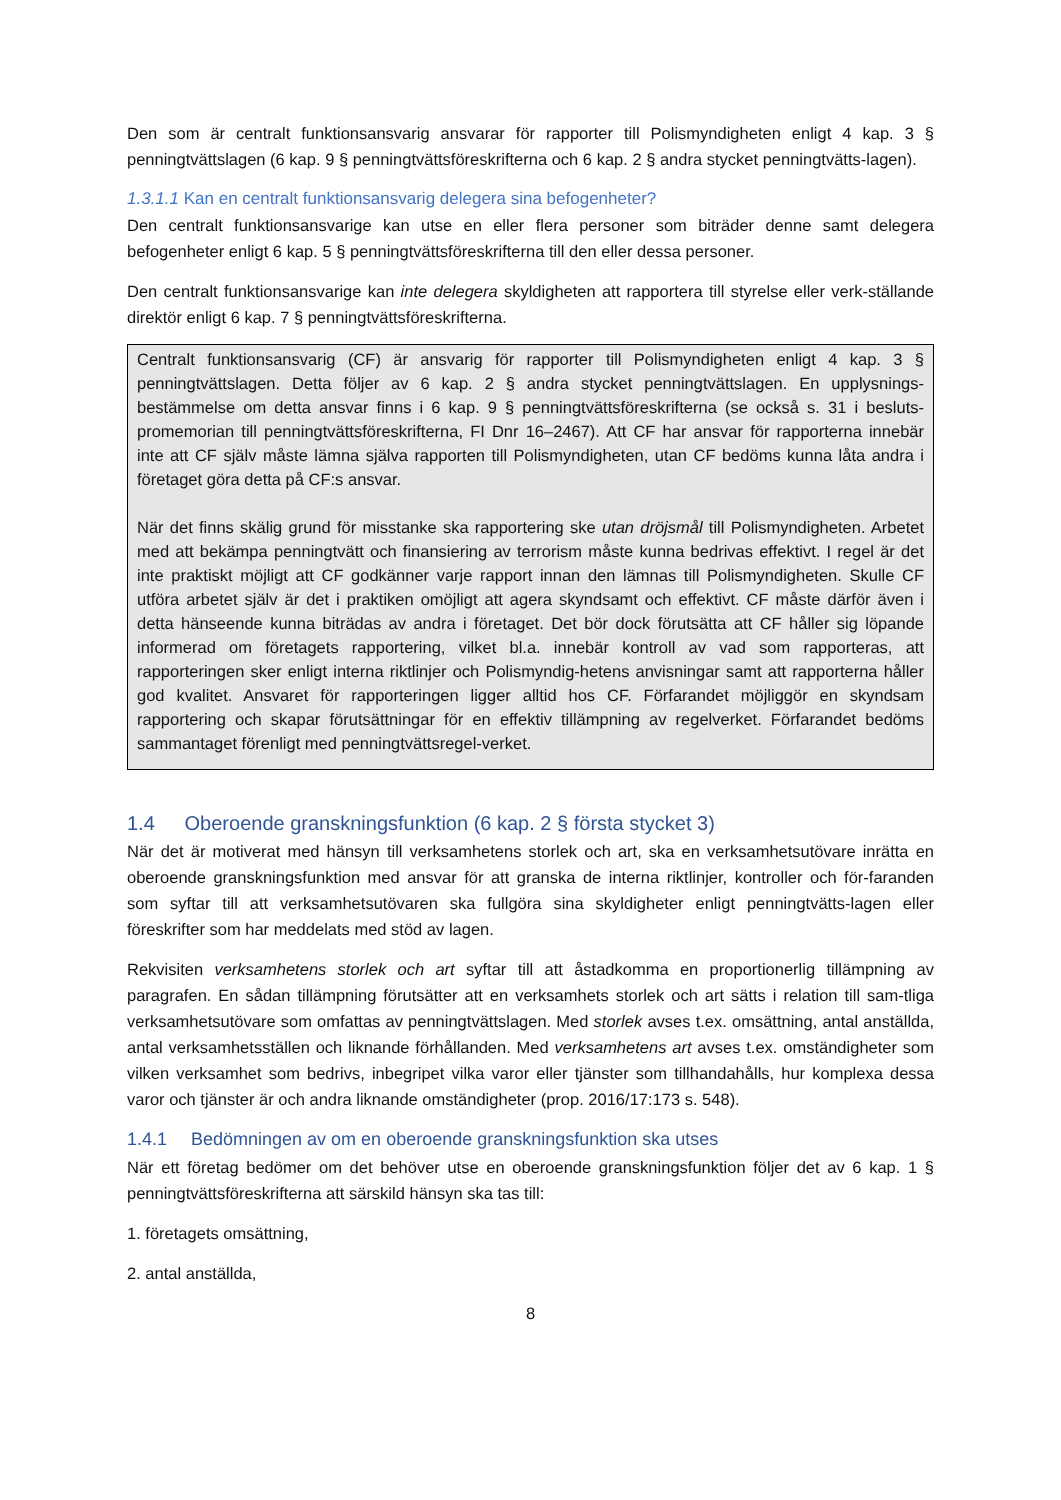Den som är centralt funktionsansvarig ansvarar för rapporter till Polismyndigheten enligt 4 kap. 3 § penningtvättslagen (6 kap. 9 § penningtvättsföreskrifterna och 6 kap. 2 § andra stycket penningtvätts-lagen).
1.3.1.1 Kan en centralt funktionsansvarig delegera sina befogenheter?
Den centralt funktionsansvarige kan utse en eller flera personer som biträder denne samt delegera befogenheter enligt 6 kap. 5 § penningtvättsföreskrifterna till den eller dessa personer.
Den centralt funktionsansvarige kan inte delegera skyldigheten att rapportera till styrelse eller verk-ställande direktör enligt 6 kap. 7 § penningtvättsföreskrifterna.
Centralt funktionsansvarig (CF) är ansvarig för rapporter till Polismyndigheten enligt 4 kap. 3 § penningtvättslagen. Detta följer av 6 kap. 2 § andra stycket penningtvättslagen. En upplysnings-bestämmelse om detta ansvar finns i 6 kap. 9 § penningtvättsföreskrifterna (se också s. 31 i besluts-promemorian till penningtvättsföreskrifterna, FI Dnr 16–2467). Att CF har ansvar för rapporterna innebär inte att CF själv måste lämna själva rapporten till Polismyndigheten, utan CF bedöms kunna låta andra i företaget göra detta på CF:s ansvar.
När det finns skälig grund för misstanke ska rapportering ske utan dröjsmål till Polismyndigheten. Arbetet med att bekämpa penningtvätt och finansiering av terrorism måste kunna bedrivas effektivt. I regel är det inte praktiskt möjligt att CF godkänner varje rapport innan den lämnas till Polismyndigheten. Skulle CF utföra arbetet själv är det i praktiken omöjligt att agera skyndsamt och effektivt. CF måste därför även i detta hänseende kunna biträdas av andra i företaget. Det bör dock förutsätta att CF håller sig löpande informerad om företagets rapportering, vilket bl.a. innebär kontroll av vad som rapporteras, att rapporteringen sker enligt interna riktlinjer och Polismyndig-hetens anvisningar samt att rapporterna håller god kvalitet. Ansvaret för rapporteringen ligger alltid hos CF. Förfarandet möjliggör en skyndsam rapportering och skapar förutsättningar för en effektiv tillämpning av regelverket. Förfarandet bedöms sammantaget förenligt med penningtvättsregel-verket.
1.4 Oberoende granskningsfunktion (6 kap. 2 § första stycket 3)
När det är motiverat med hänsyn till verksamhetens storlek och art, ska en verksamhetsutövare inrätta en oberoende granskningsfunktion med ansvar för att granska de interna riktlinjer, kontroller och för-faranden som syftar till att verksamhetsutövaren ska fullgöra sina skyldigheter enligt penningtvätts-lagen eller föreskrifter som har meddelats med stöd av lagen.
Rekvisiten verksamhetens storlek och art syftar till att åstadkomma en proportionerlig tillämpning av paragrafen. En sådan tillämpning förutsätter att en verksamhets storlek och art sätts i relation till sam-tliga verksamhetsutövare som omfattas av penningtvättslagen. Med storlek avses t.ex. omsättning, antal anställda, antal verksamhetsställen och liknande förhållanden. Med verksamhetens art avses t.ex. omständigheter som vilken verksamhet som bedrivs, inbegripet vilka varor eller tjänster som tillhandahålls, hur komplexa dessa varor och tjänster är och andra liknande omständigheter (prop. 2016/17:173 s. 548).
1.4.1 Bedömningen av om en oberoende granskningsfunktion ska utses
När ett företag bedömer om det behöver utse en oberoende granskningsfunktion följer det av 6 kap. 1 § penningtvättsföreskrifterna att särskild hänsyn ska tas till:
1. företagets omsättning,
2. antal anställda,
8